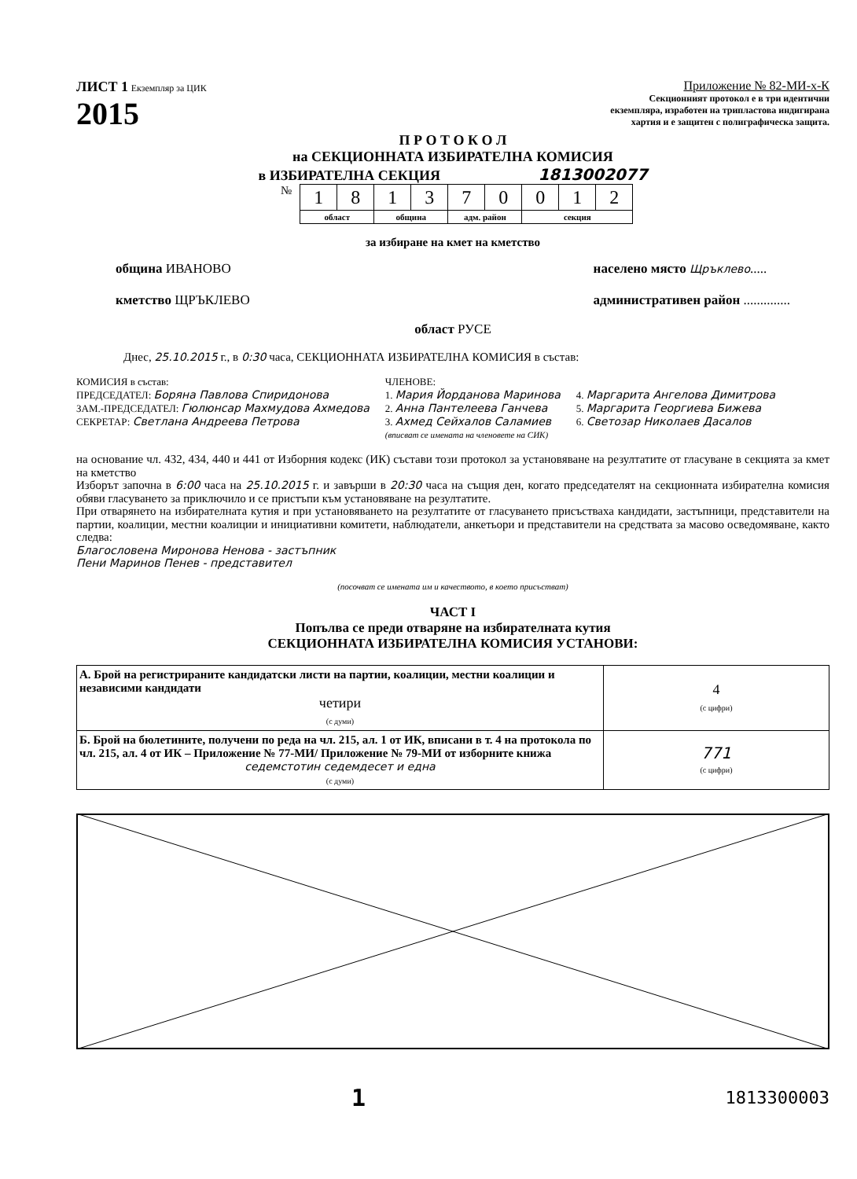ЛИСТ 1 Екземпляр за ЦИК
2015
Приложение № 82-МИ-х-К
Секционният протокол е в три идентични
екземпляра, изработен на трипластова индигирана
хартия и е защитен с полиграфическа защита.
П Р О Т О К О Л
на СЕКЦИОННАТА ИЗБИРАТЕЛНА КОМИСИЯ
в ИЗБИРАТЕЛНА СЕКЦИЯ 1813002077
№
| 1 | 8 | 1 | 3 | 7 | 0 | 0 | 1 | 2 |
| област | | община | | адм. район | | секция | | |
за избиране на кмет на кметство
община ИВАНОВО
кметство ЩРЪКЛЕВО
населено място Щръклево.....
административен район ..............
област РУСЕ
Днес, 25.10.2015 г., в 0:30 часа, СЕКЦИОННАТА ИЗБИРАТЕЛНА КОМИСИЯ в състав:
КОМИСИЯ в състав:
ПРЕДСЕДАТЕЛ: Борянa Павлова Спиридонова
ЗАМ.-ПРЕДСЕДАТЕЛ: Гюлюнсар Махмудова Ахмедова
СЕКРЕТАР: Светлана Андреева Петрова
ЧЛЕНОВЕ:
1. Мария Йорданова Маринова
2. Анна Пантелеева Ганчева
3. Ахмед Сейхалов Саламиев
(вписват се имената на членовете на СИК)
4. Маргарита Ангелова Димитрова
5. Маргарита Георгиева Бижева
6. Светозар Николаев Дасалов
на основание чл. 432, 434, 440 и 441 от Изборния кодекс (ИК) състави този протокол за установяване на резултатите от гласуване в секцията за кмет на кметство
Изборът започна в 6:00 часа на 25.10.2015 г. и завърши в 20:30 часа на същия ден, когато председателят на секционната избирателна комисия обяви гласуването за приключило и се пристъпи към установяване на резултатите.
При отварянето на избирателната кутия и при установяването на резултатите от гласуването присъстваха кандидати, застъпници, представители на партии, коалиции, местни коалиции и инициативни комитети, наблюдатели, анкетьори и представители на средствата за масово осведомяване, както следва:
Благословена Миронова Ненова - застъпник
Пени Маринов Пенев - представител
(посочват се имената им и качеството, в което присъстват)
ЧАСТ І
Попълва се преди отваряне на избирателната кутия
СЕКЦИОННАТА ИЗБИРАТЕЛНА КОМИСИЯ УСТАНОВИ:
| А. Брой на регистрираните кандидатски листи на партии, коалиции, местни коалиции и независими кандидати четири (с думи) | 4 (с цифри) |
| Б. Брой на бюлетините, получени по реда на чл. 215, ал. 1 от ИК, вписани в т. 4 на протокола по чл. 215, ал. 4 от ИК – Приложение № 77-МИ/ Приложение № 79-МИ от изборните книжа седемстотин седемдесет и една (с думи) | 771 (с цифри) |
1 1813300003